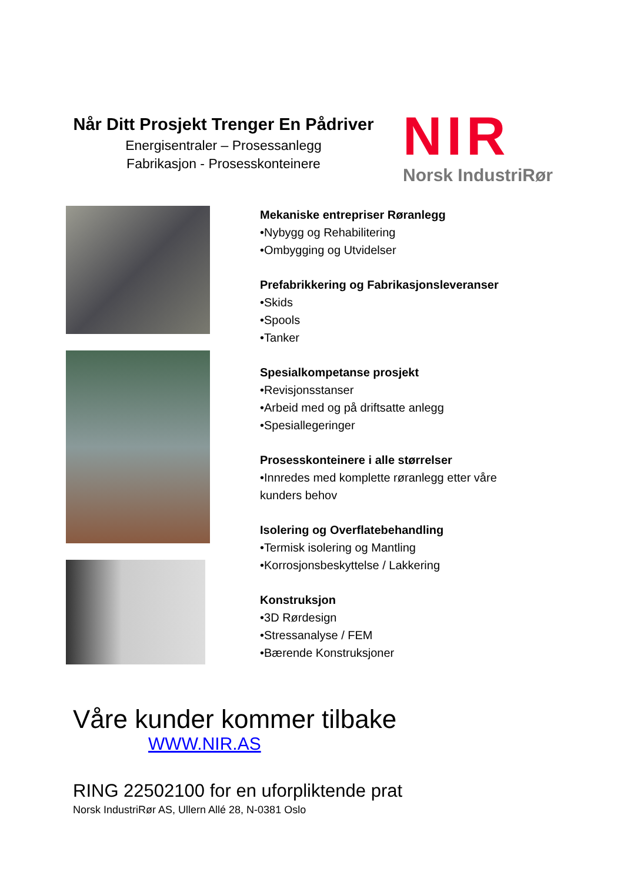Når Ditt Prosjekt Trenger En Pådriver
Energisentraler – Prosessanlegg
Fabrikasjon - Prosesskonteinere
NIR
Norsk IndustriRør
Mekaniske entrepriser Røranlegg
•Nybygg og Rehabilitering
•Ombygging og Utvidelser
Prefabrikkering og Fabrikasjonsleveranser
•Skids
•Spools
•Tanker
Spesialkompetanse prosjekt
•Revisjonsstanser
•Arbeid med og på driftsatte anlegg
•Spesiallegeringer
Prosesskonteinere i alle størrelser
•Innredes med komplette røranlegg etter våre
kunders behov
Isolering og Overflatebehandling
•Termisk isolering og Mantling
•Korrosjonsbeskyttelse / Lakkering
Konstruksjon
•3D Rørdesign
•Stressanalyse / FEM
•Bærende Konstruksjoner
Våre kunder kommer tilbake
WWW.NIR.AS
RING 22502100 for en uforpliktende prat
Norsk IndustriRør AS, Ullern Allé 28, N-0381 Oslo